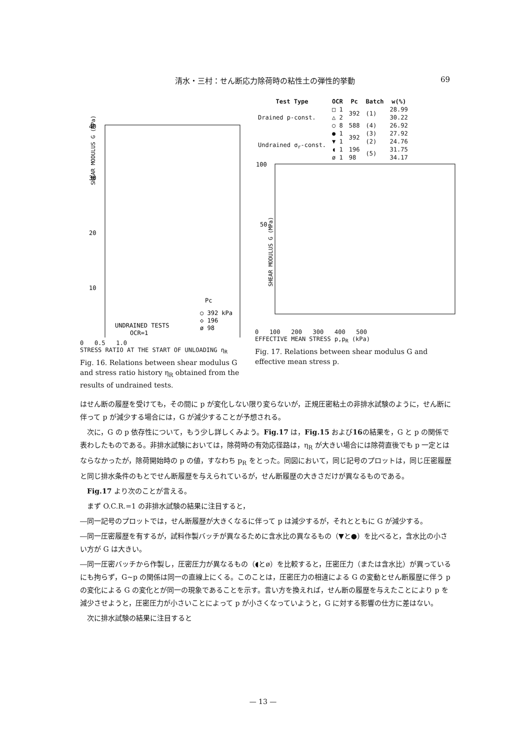清水・三村：せん断応力除荷時の粘性土の弾性的挙動 69
40
30
20
10
SHEAR MODULUS G (MPa)
UNDRAINED TESTS
OCR=1
Pc
○ 392 kPa
◇ 196
ø 98
0 0.5 1.0
STRESS RATIO AT THE START OF UNLOADING η<sub>R</sub>
Fig. 16. Relations between shear modulus G and stress ratio history η<sub>R</sub> obtained from the results of undrained tests.
| Test Type | OCR | Pc | Batch | w(%) |
| --- | --- | --- | --- | --- |
| Drained p-const. | □ 1 | 392 | (1) | 28.99 |
| | △ 2 | | | 30.22 |
| | ○ 8 | 588 | (4) | 26.92 |
| Undrained σ<sub>r</sub>-const. | ● 1 | 392 | (3) | 27.92 |
| | ▼ 1 | | (2) | 24.76 |
| | ◖ 1 | 196 | (5) | 31.75 |
| | ø 1 | 98 | | 34.17 |
100
50
SHEAR MODULUS G (MPa)
0 100 200 300 400 500
EFFECTIVE MEAN STRESS p,p<sub>R</sub> (kPa)
Fig. 17. Relations between shear modulus G and effective mean stress p.
はせん断の履歴を受けても，その間に p が変化しない限り変らないが，正規圧密粘土の非排水試験のように，せん断に伴って p が減少する場合には，G が減少することが予想される。
　次に，G の p 依存性について，もう少し詳しくみよう。Fig.17 は，Fig.15 および16の結果を，G と p の関係で表わしたものである。非排水試験においては，除荷時の有効応径路は，η<sub>R</sub> が大きい場合には除荷直後でも p 一定とはならなかったが，除荷開始時の p の値，すなわち p<sub>R</sub> をとった。同図において，同じ記号のプロットは，同じ圧密履歴と同じ排水条件のもとでせん断履歴を与えられているが，せん断履歴の大きさだけが異なるものである。
　Fig.17 より次のことが言える。
　まず O.C.R.=1 の非排水試験の結果に注目すると，
―同一記号のプロットでは，せん断履歴が大きくなるに伴って p は減少するが，それとともに G が減少する。
―同一圧密履歴を有するが，試料作製バッチが異なるために含水比の異なるもの（▼と●）を比べると，含水比の小さい方が G は大きい。
―同一圧密バッチから作製し，圧密圧力が異なるもの（◖とø）を比較すると，圧密圧力（または含水比）が異っているにも拘らず，G~p の関係は同一の直線上にくる。このことは，圧密圧力の相違による G の変動とせん断履歴に伴う p の変化による G の変化とが同一の現象であることを示す。言い方を換えれば，せん断の履歴を与えたことにより p を減少させようと，圧密圧力が小さいことによって p が小さくなっていようと，G に対する影響の仕方に差はない。
　次に排水試験の結果に注目すると
— 13 —